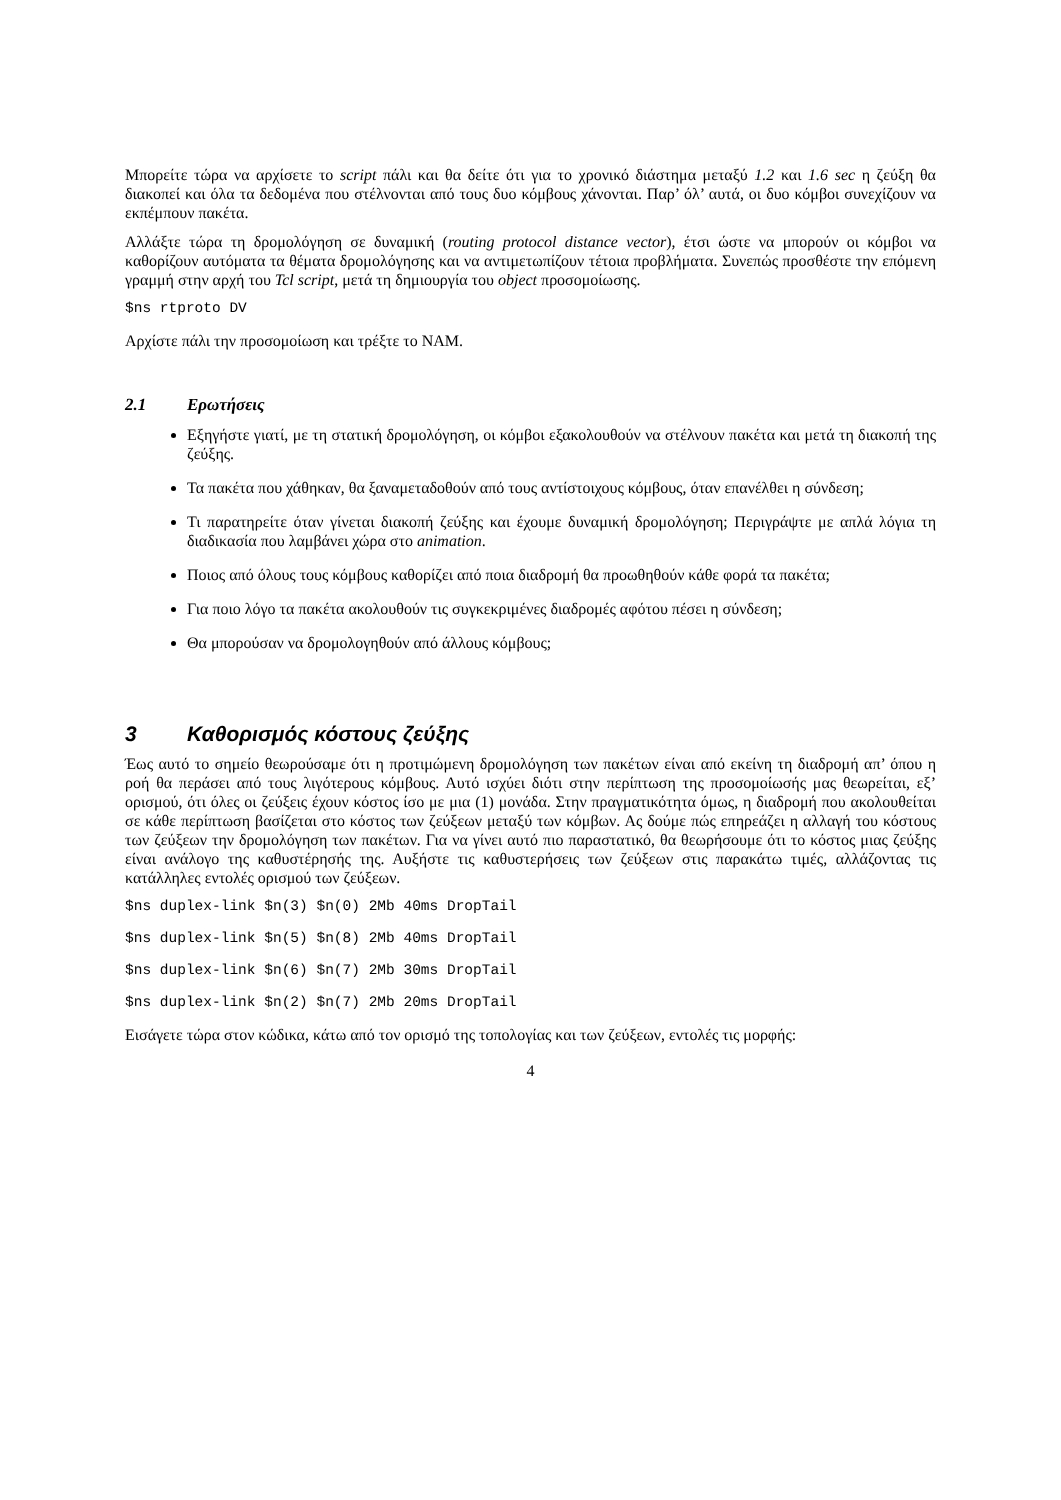Μπορείτε τώρα να αρχίσετε το script πάλι και θα δείτε ότι για το χρονικό διάστημα μεταξύ 1.2 και 1.6 sec η ζεύξη θα διακοπεί και όλα τα δεδομένα που στέλνονται από τους δυο κόμβους χάνονται. Παρ’ όλ’ αυτά, οι δυο κόμβοι συνεχίζουν να εκπέμπουν πακέτα.
Αλλάξτε τώρα τη δρομολόγηση σε δυναμική (routing protocol distance vector), έτσι ώστε να μπορούν οι κόμβοι να καθορίζουν αυτόματα τα θέματα δρομολόγησης και να αντιμετωπίζουν τέτοια προβλήματα. Συνεπώς προσθέστε την επόμενη γραμμή στην αρχή του Tcl script, μετά τη δημιουργία του object προσομοίωσης.
$ns rtproto DV
Αρχίστε πάλι την προσομοίωση και τρέξτε το NAM.
2.1 Ερωτήσεις
Εξηγήστε γιατί, με τη στατική δρομολόγηση, οι κόμβοι εξακολουθούν να στέλνουν πακέτα και μετά τη διακοπή της ζεύξης.
Τα πακέτα που χάθηκαν, θα ξαναμεταδοθούν από τους αντίστοιχους κόμβους, όταν επανέλθει η σύνδεση;
Τι παρατηρείτε όταν γίνεται διακοπή ζεύξης και έχουμε δυναμική δρομολόγηση; Περιγράψτε με απλά λόγια τη διαδικασία που λαμβάνει χώρα στο animation.
Ποιος από όλους τους κόμβους καθορίζει από ποια διαδρομή θα προωθηθούν κάθε φορά τα πακέτα;
Για ποιο λόγο τα πακέτα ακολουθούν τις συγκεκριμένες διαδρομές αφότου πέσει η σύνδεση;
Θα μπορούσαν να δρομολογηθούν από άλλους κόμβους;
3 Καθορισμός κόστους ζεύξης
Έως αυτό το σημείο θεωρούσαμε ότι η προτιμώμενη δρομολόγηση των πακέτων είναι από εκείνη τη διαδρομή απ’ όπου η ροή θα περάσει από τους λιγότερους κόμβους. Αυτό ισχύει διότι στην περίπτωση της προσομοίωσής μας θεωρείται, εξ’ ορισμού, ότι όλες οι ζεύξεις έχουν κόστος ίσο με μια (1) μονάδα. Στην πραγματικότητα όμως, η διαδρομή που ακολουθείται σε κάθε περίπτωση βασίζεται στο κόστος των ζεύξεων μεταξύ των κόμβων. Ας δούμε πώς επηρεάζει η αλλαγή του κόστους των ζεύξεων την δρομολόγηση των πακέτων. Για να γίνει αυτό πιο παραστατικό, θα θεωρήσουμε ότι το κόστος μιας ζεύξης είναι ανάλογο της καθυστέρησής της. Αυξήστε τις καθυστερήσεις των ζεύξεων στις παρακάτω τιμές, αλλάζοντας τις κατάλληλες εντολές ορισμού των ζεύξεων.
$ns duplex-link $n(3) $n(0) 2Mb 40ms DropTail
$ns duplex-link $n(5) $n(8) 2Mb 40ms DropTail
$ns duplex-link $n(6) $n(7) 2Mb 30ms DropTail
$ns duplex-link $n(2) $n(7) 2Mb 20ms DropTail
Εισάγετε τώρα στον κώδικα, κάτω από τον ορισμό της τοπολογίας και των ζεύξεων, εντολές τις μορφής:
4